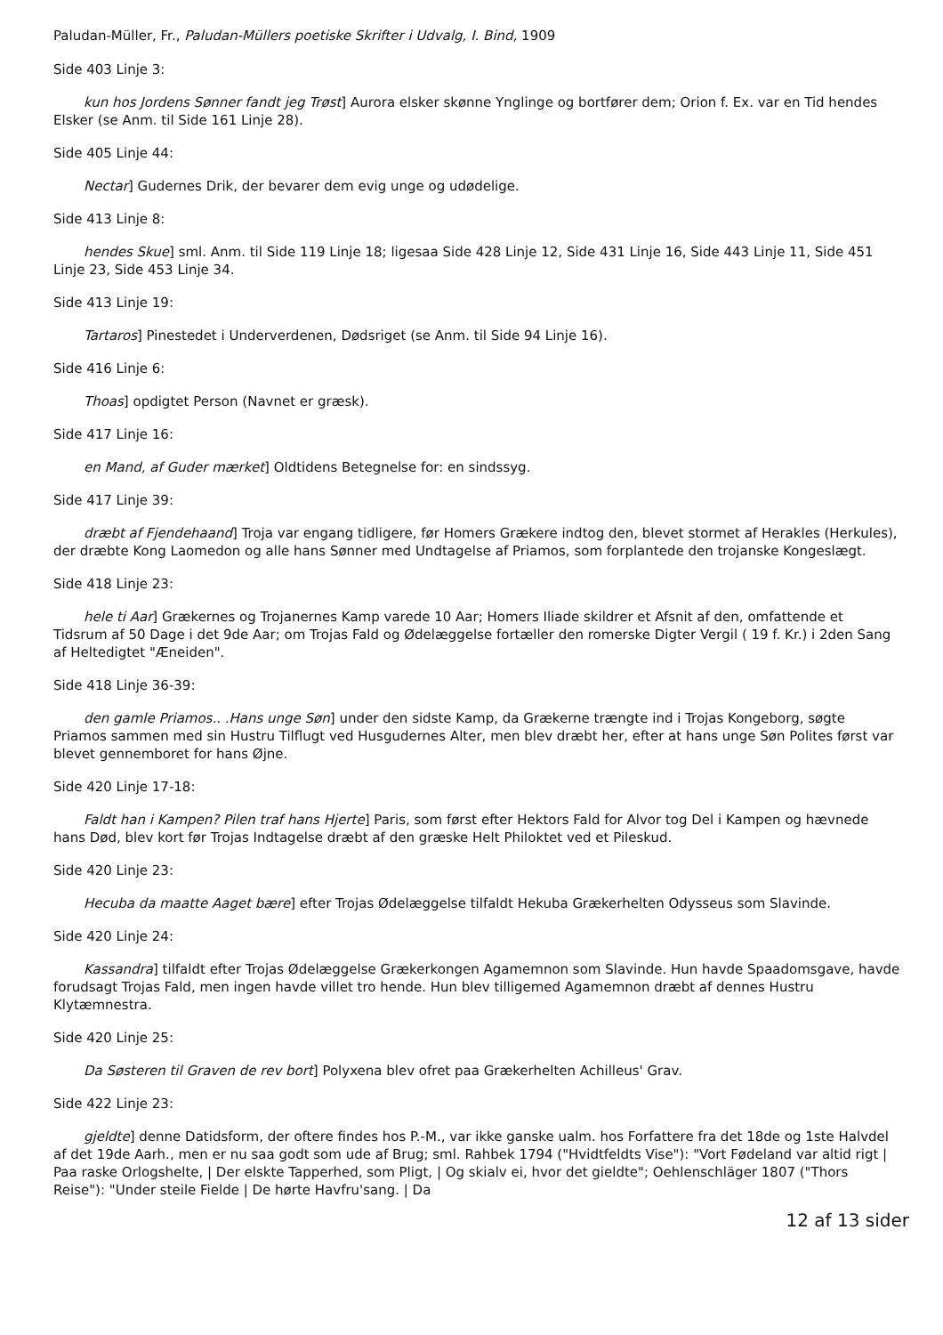Paludan-Müller, Fr., Paludan-Müllers poetiske Skrifter i Udvalg, I. Bind, 1909
Side 403 Linje 3:
kun hos Jordens Sønner fandt jeg Trøst] Aurora elsker skønne Ynglinge og bortfører dem; Orion f. Ex. var en Tid hendes Elsker (se Anm. til Side 161 Linje 28).
Side 405 Linje 44:
Nectar] Gudernes Drik, der bevarer dem evig unge og udødelige.
Side 413 Linje 8:
hendes Skue] sml. Anm. til Side 119 Linje 18; ligesaa Side 428 Linje 12, Side 431 Linje 16, Side 443 Linje 11, Side 451 Linje 23, Side 453 Linje 34.
Side 413 Linje 19:
Tartaros] Pinestedet i Underverdenen, Dødsriget (se Anm. til Side 94 Linje 16).
Side 416 Linje 6:
Thoas] opdigtet Person (Navnet er græsk).
Side 417 Linje 16:
en Mand, af Guder mærket] Oldtidens Betegnelse for: en sindssyg.
Side 417 Linje 39:
dræbt af Fjendehaand] Troja var engang tidligere, før Homers Grækere indtog den, blevet stormet af Herakles (Herkules), der dræbte Kong Laomedon og alle hans Sønner med Undtagelse af Priamos, som forplantede den trojanske Kongeslægt.
Side 418 Linje 23:
hele ti Aar] Grækernes og Trojanernes Kamp varede 10 Aar; Homers Iliade skildrer et Afsnit af den, omfattende et Tidsrum af 50 Dage i det 9de Aar; om Trojas Fald og Ødelæggelse fortæller den romerske Digter Vergil ( 19 f. Kr.) i 2den Sang af Heltedigtet "Æneiden".
Side 418 Linje 36-39:
den gamle Priamos.. .Hans unge Søn] under den sidste Kamp, da Grækerne trængte ind i Trojas Kongeborg, søgte Priamos sammen med sin Hustru Tilflugt ved Husgudernes Alter, men blev dræbt her, efter at hans unge Søn Polites først var blevet gennemboret for hans Øjne.
Side 420 Linje 17-18:
Faldt han i Kampen? Pilen traf hans Hjerte] Paris, som først efter Hektors Fald for Alvor tog Del i Kampen og hævnede hans Død, blev kort før Trojas Indtagelse dræbt af den græske Helt Philoktet ved et Pileskud.
Side 420 Linje 23:
Hecuba da maatte Aaget bære] efter Trojas Ødelæggelse tilfaldt Hekuba Grækerhelten Odysseus som Slavinde.
Side 420 Linje 24:
Kassandra] tilfaldt efter Trojas Ødelæggelse Grækerkongen Agamemnon som Slavinde. Hun havde Spaadomsgave, havde forudsagt Trojas Fald, men ingen havde villet tro hende. Hun blev tilligemed Agamemnon dræbt af dennes Hustru Klytæmnestra.
Side 420 Linje 25:
Da Søsteren til Graven de rev bort] Polyxena blev ofret paa Grækerhelten Achilleus' Grav.
Side 422 Linje 23:
gjeldte] denne Datidsform, der oftere findes hos P.-M., var ikke ganske ualm. hos Forfattere fra det 18de og 1ste Halvdel af det 19de Aarh., men er nu saa godt som ude af Brug; sml. Rahbek 1794 ("Hvidtfeldts Vise"): "Vort Fødeland var altid rigt | Paa raske Orlogshelte, | Der elskte Tapperhed, som Pligt, | Og skialv ei, hvor det gieldte"; Oehlenschläger 1807 ("Thors Reise"): "Under steile Fielde | De hørte Havfru'sang. | Da
12 af 13 sider